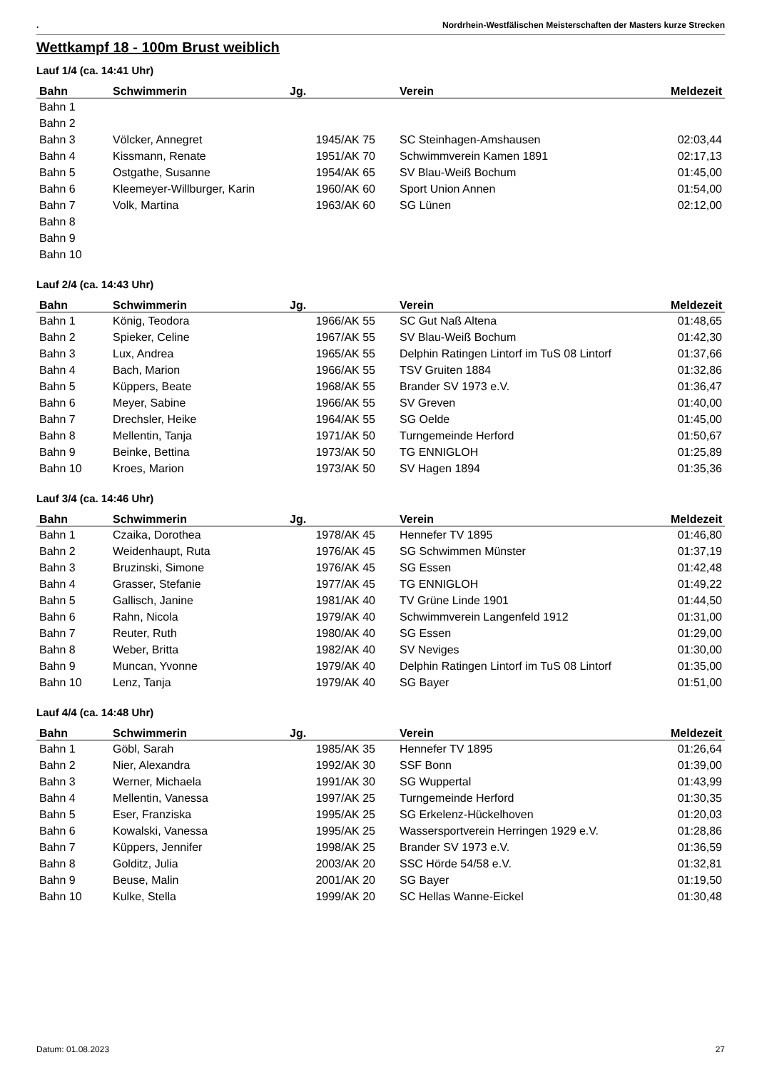. Nordrhein-Westfälischen Meisterschaften der Masters kurze Strecken
Wettkampf 18 - 100m Brust weiblich
Lauf 1/4 (ca. 14:41 Uhr)
| Bahn | Schwimmerin | Jg. | Verein | Meldezeit |
| --- | --- | --- | --- | --- |
| Bahn 1 | | | | |
| Bahn 2 | | | | |
| Bahn 3 | Völcker, Annegret | 1945/AK 75 | SC Steinhagen-Amshausen | 02:03,44 |
| Bahn 4 | Kissmann, Renate | 1951/AK 70 | Schwimmverein Kamen 1891 | 02:17,13 |
| Bahn 5 | Ostgathe, Susanne | 1954/AK 65 | SV Blau-Weiß Bochum | 01:45,00 |
| Bahn 6 | Kleemeyer-Willburger, Karin | 1960/AK 60 | Sport Union Annen | 01:54,00 |
| Bahn 7 | Volk, Martina | 1963/AK 60 | SG Lünen | 02:12,00 |
| Bahn 8 | | | | |
| Bahn 9 | | | | |
| Bahn 10 | | | | |
Lauf 2/4 (ca. 14:43 Uhr)
| Bahn | Schwimmerin | Jg. | Verein | Meldezeit |
| --- | --- | --- | --- | --- |
| Bahn 1 | König, Teodora | 1966/AK 55 | SC Gut Naß Altena | 01:48,65 |
| Bahn 2 | Spieker, Celine | 1967/AK 55 | SV Blau-Weiß Bochum | 01:42,30 |
| Bahn 3 | Lux, Andrea | 1965/AK 55 | Delphin Ratingen Lintorf im TuS 08 Lintorf | 01:37,66 |
| Bahn 4 | Bach, Marion | 1966/AK 55 | TSV Gruiten 1884 | 01:32,86 |
| Bahn 5 | Küppers, Beate | 1968/AK 55 | Brander SV 1973 e.V. | 01:36,47 |
| Bahn 6 | Meyer, Sabine | 1966/AK 55 | SV Greven | 01:40,00 |
| Bahn 7 | Drechsler, Heike | 1964/AK 55 | SG Oelde | 01:45,00 |
| Bahn 8 | Mellentin, Tanja | 1971/AK 50 | Turngemeinde Herford | 01:50,67 |
| Bahn 9 | Beinke, Bettina | 1973/AK 50 | TG ENNIGLOH | 01:25,89 |
| Bahn 10 | Kroes, Marion | 1973/AK 50 | SV Hagen 1894 | 01:35,36 |
Lauf 3/4 (ca. 14:46 Uhr)
| Bahn | Schwimmerin | Jg. | Verein | Meldezeit |
| --- | --- | --- | --- | --- |
| Bahn 1 | Czaika, Dorothea | 1978/AK 45 | Hennefer TV 1895 | 01:46,80 |
| Bahn 2 | Weidenhaupt, Ruta | 1976/AK 45 | SG Schwimmen Münster | 01:37,19 |
| Bahn 3 | Bruzinski, Simone | 1976/AK 45 | SG Essen | 01:42,48 |
| Bahn 4 | Grasser, Stefanie | 1977/AK 45 | TG ENNIGLOH | 01:49,22 |
| Bahn 5 | Gallisch, Janine | 1981/AK 40 | TV Grüne Linde 1901 | 01:44,50 |
| Bahn 6 | Rahn, Nicola | 1979/AK 40 | Schwimmverein Langenfeld 1912 | 01:31,00 |
| Bahn 7 | Reuter, Ruth | 1980/AK 40 | SG Essen | 01:29,00 |
| Bahn 8 | Weber, Britta | 1982/AK 40 | SV Neviges | 01:30,00 |
| Bahn 9 | Muncan, Yvonne | 1979/AK 40 | Delphin Ratingen Lintorf im TuS 08 Lintorf | 01:35,00 |
| Bahn 10 | Lenz, Tanja | 1979/AK 40 | SG Bayer | 01:51,00 |
Lauf 4/4 (ca. 14:48 Uhr)
| Bahn | Schwimmerin | Jg. | Verein | Meldezeit |
| --- | --- | --- | --- | --- |
| Bahn 1 | Göbl, Sarah | 1985/AK 35 | Hennefer TV 1895 | 01:26,64 |
| Bahn 2 | Nier, Alexandra | 1992/AK 30 | SSF Bonn | 01:39,00 |
| Bahn 3 | Werner, Michaela | 1991/AK 30 | SG Wuppertal | 01:43,99 |
| Bahn 4 | Mellentin, Vanessa | 1997/AK 25 | Turngemeinde Herford | 01:30,35 |
| Bahn 5 | Eser, Franziska | 1995/AK 25 | SG Erkelenz-Hückelhoven | 01:20,03 |
| Bahn 6 | Kowalski, Vanessa | 1995/AK 25 | Wassersportverein Herringen 1929 e.V. | 01:28,86 |
| Bahn 7 | Küppers, Jennifer | 1998/AK 25 | Brander SV 1973 e.V. | 01:36,59 |
| Bahn 8 | Golditz, Julia | 2003/AK 20 | SSC Hörde 54/58 e.V. | 01:32,81 |
| Bahn 9 | Beuse, Malin | 2001/AK 20 | SG Bayer | 01:19,50 |
| Bahn 10 | Kulke, Stella | 1999/AK 20 | SC Hellas Wanne-Eickel | 01:30,48 |
Datum: 01.08.2023 27